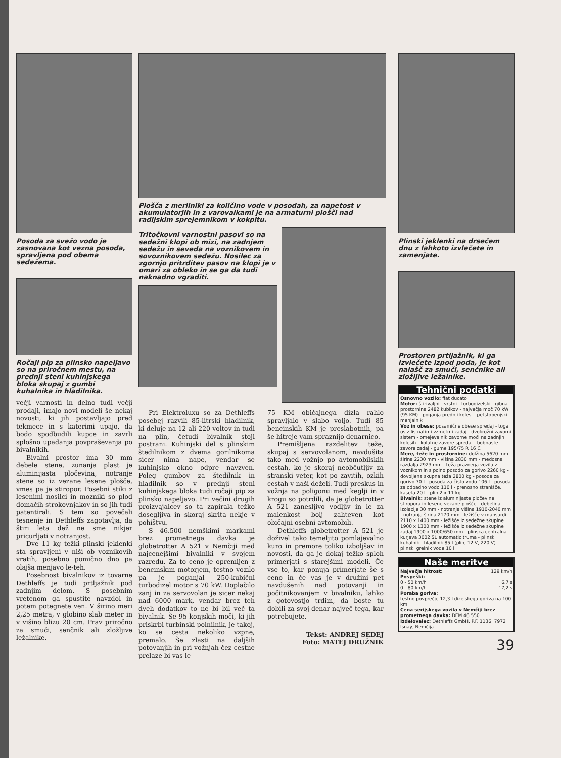Posoda za svežo vodo je zasnovana kot vezna posoda, spravljena pod obema sedežema.
Ročaji pip za plinsko napeljavo so na priročnem mestu, na prednji steni kuhinjskega bloka skupaj z gumbi kuhalnika in hladilnika.
večji varnosti in delno tudi večji prodaji, imajo novi modeli še nekaj novosti, ki jih postavljajo pred tekmece in s katerimi upajo, da bodo spodbudili kupce in zavrli splošno upadanja povpraševanja po bivalnikih.
Bivalni prostor ima 30 mm debele stene, zunanja plast je aluminijasta pločevina, notranje stene so iz vezane lesene plošče, vmes pa je stiropor. Posebni stiki z lesenimi nosilci in mozniki so plod domačih strokovnjakov in so jih tudi patentirali. S tem so povečali tesnenje in Dethleffs zagotavlja, da štiri leta dež ne sme nikjer pricurljati v notranjost.
Dve 11 kg težki plinski jeklenki sta spravljeni v niši ob voznikovih vratih, posebno pomično dno pa olajša menjavo le-teh.
Posebnost bivalnikov iz tovarne Dethleffs je tudi prtljažnik pod zadnjim delom. S posebnim vretenom ga spustite navzdol in potem potegnete ven. V širino meri 2,25 metra, v globino slab meter in v višino blizu 20 cm. Prav priročno za smuči, senčnik ali zložljive ležalnike.
Plošča z merilniki za količino vode v posodah, za napetost v akumulatorjih in z varovalkami je na armaturni plošči nad radijskim sprejemnikom v kokpitu.
Tritočkovni varnostni pasovi so na sedežni klopi ob mizi, na zadnjem sedežu in seveda na voznikovem in sovoznikovem sedežu. Nosilec za zgornjo pritrditev pasov na klopi je v omari za obleko in se ga da tudi naknadno vgraditi.
Pri Elektroluxu so za Dethleffs posebej razvili 85-litrski hladilnik, ki deluje na 12 ali 220 voltov in tudi na plin, četudi bivalnik stoji postrani. Kuhinjski del s plinskim štedilnikom z dvema gorilnikoma sicer nima nape, vendar se kuhinjsko okno odpre navzven. Poleg gumbov za štedilnik in hladilnik so v prednji steni kuhinjskega bloka tudi ročaji pip za plinsko napeljavo. Pri večini drugih proizvajalcev so ta zapirala težko dosegljiva in skoraj skrita nekje v pohištvu.
S 46.500 nemškimi markami brez prometnega davka je globetrotter A 521 v Nemčiji med najcenejšimi bivalniki v svojem razredu. Za to ceno je opremljen z bencinskim motorjem, testno vozilo pa je poganjal 250-kubični turbodizel motor s 70 kW. Doplačilo zanj in za servovolan je sicer nekaj nad 6000 mark, vendar brez teh dveh dodatkov to ne bi bil več ta bivalnik. Še 95 konjskih moči, ki jih priskrbi turbinski polnilnik, je takoj, ko se cesta nekoliko vzpne, premalo. Še zlasti na daljših potovanjih in pri vožnjah čez cestne prelaze bi vas le
75 KM običajnega dizla rahlo spravljalo v slabo voljo. Tudi 85 bencinskih KM je preslabotnih, pa še hitreje vam spraznijo denarnico.
Premišljena razdelitev teže, skupaj s servovolanom, navdušita tako med vožnjo po avtomobilskih cestah, ko je skoraj neobčutljiv za stranski veter, kot po zavitih, ozkih cestah v naši deželi. Tudi preskus in vožnja na poligonu med keglji in v krogu so potrdili, da je globetrotter A 521 zanesljivo vodljiv in le za malenkost bolj zahteven kot običajni osebni avtomobili.
Dethleffs globetrotter A 521 je doživel tako temeljito pomlajevalno kuro in premore toliko izboljšav in novosti, da ga je dokaj težko sploh primerjati s starejšimi modeli. Če vse to, kar ponuja primerjate še s ceno in če vas je v družini pet navdušenih nad potovanji in počitnikovanjem v bivalniku, lahko z gotovostjo trdim, da boste tu dobili za svoj denar največ tega, kar potrebujete.
Tekst: ANDREJ SEDEJ
Foto: MATEJ DRUŽNIK
Plinski jeklenki na drsečem dnu z lahkoto izvlečete in zamenjate.
Prostoren prtljažnik, ki ga izvlečete izpod poda, je kot nalašč za smuči, senčnike ali zložljive ležalnike.
Tehnični podatki
Osnovno vozilo: fiat ducato
Motor: štirivaljni - vrstni - turbodizelski - gibna prostornina 2482 kubikov - največja moč 70 kW (95 KM) - poganja prednji kolesi - petstopenjski menjalnik
Voz in obese: posamične obese spredaj - toga os z listnatimi vzmetmi zadaj - dvokrožni zavorni sistem - omejevalnik zavorne moči na zadnjih kolesih - kolutne zavore spredaj - bobnaste zavore zadaj - gume 195/75 R 16 C
Mere, teže in prostornine: dolžina 5620 mm - širina 2230 mm - višina 2830 mm - medosna razdalja 2923 mm - teža praznega vozila z voznikom in s polno posodo za gorivo 2260 kg - dovoljena skupna teža 2800 kg - posoda za gorivo 70 l - posoda za čisto vodo 106 l - posoda za odpadno vodo 110 l - prenosno stranišče, kaseta 20 l - plin 2 x 11 kg
Bivalnik: stene iz aluminijaste pločevine, stiropora in lesene vezane plošče - debelina izolacije 30 mm - notranja višina 1910-2040 mm - notranja širina 2170 mm - ležišče v mansardi 2110 x 1400 mm - ležišče iz sedežne skupine 1900 x 1300 mm - ležišče iz sedežne skupine zadaj 1900 x 1000/650 mm - plinska centralna kurjava 3002 SL automatic truma - plinski kuhalnik - hladilnik 85 l (plin, 12 V, 220 V) - plinski grelnik vode 10 l
Naše meritve
| Največja hitrost: | 129 km/h |
| Pospeški: | |
| 0 - 50 km/h | 6,7 s |
| 0 - 80 km/h | 17,2 s |
| Poraba goriva: testno povprečje 12,3 l dizelskega goriva na 100 km | |
| Cena serijskega vozila v Nemčiji brez prometnega davka: DEM 46.550 Izdelovalec: Dethleffs GmbH, P.F. 1136, 7972 Isnay, Nemčija | |
39